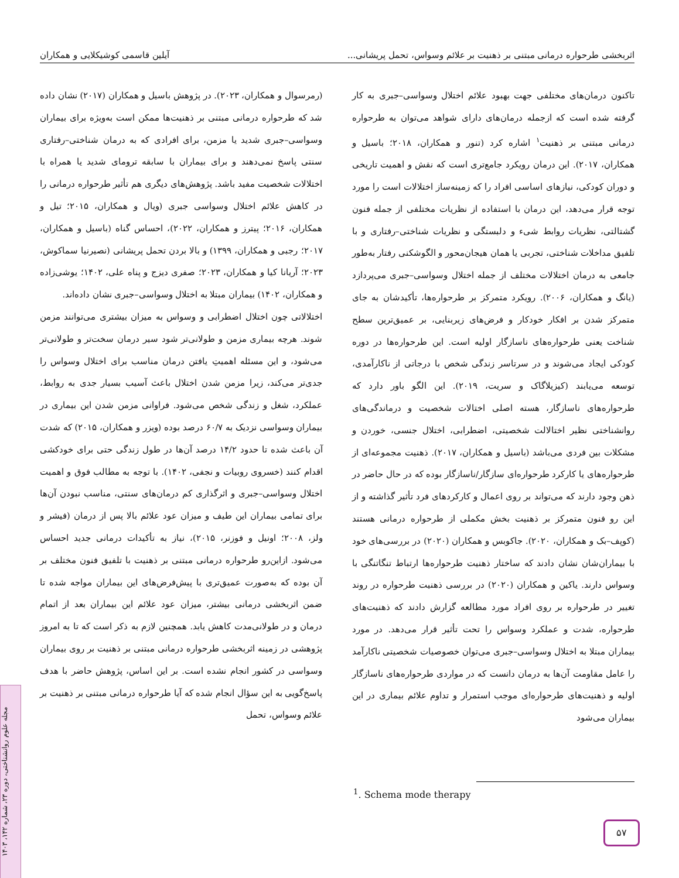اثربخشی طرحواره درمانی مبتنی بر ذهنیت بر علائم وسواس، تحمل پریشانی... آیلین قاسمی کوشیکلایی و همکاران
تاکنون درمان‌های مختلفی جهت بهبود علائم اختلال وسواسی–جبری به کار گرفته شده است که ازجمله درمان‌های دارای شواهد می‌توان به طرحواره درمانی مبتنی بر ذهنیت<sup>۱</sup> اشاره کرد (تنور و همکاران، ۲۰۱۸؛ باسیل و همکاران، ۲۰۱۷). این درمان رویکرد جامع‌تری است که نقش و اهمیت تاریخی و دوران کودکی، نیازهای اساسی افراد را که زمینه‌ساز اختلالات است را مورد توجه قرار می‌دهد، این درمان با استفاده از نظریات مختلفی از جمله فنون گشتالتی، نظریات روابط شیء و دلبستگی و نظریات شناختی–رفتاری و با تلفیق مداخلات شناختی، تجربی یا همان هیجان‌محور و الگوشکنی رفتار به‌طور جامعی به درمان اختلالات مختلف از جمله اختلال وسواسی–جبری می‌پردازد (یانگ و همکاران، ۲۰۰۶). رویکرد متمرکز بر طرحواره‌ها، تأکیدشان به جای متمرکز شدن بر افکار خودکار و فرض‌های زیربنایی، بر عمیق‌ترین سطح شناخت یعنی طرحواره‌های ناسازگار اولیه است. این طرحواره‌ها در دوره کودکی ایجاد می‌شوند و در سرتاسر زندگی شخص با درجاتی از ناکارآمدی، توسعه می‌یابند (کیزیلاگاک و سریت، ۲۰۱۹). این الگو باور دارد که طرحواره‌های ناسازگار، هسته اصلی اختالات شخصیت و درماندگی‌های روانشناختی نظیر اختالالت شخصیتی، اضطرابی، اختلال جنسی، خوردن و مشکلات بین فردی می‌باشد (باسیل و همکاران، ۲۰۱۷). ذهنیت مجموعه‌ای از طرحواره‌های یا کارکرد طرحواره‌ای سازگار/ناسازگار بوده که در حال حاضر در ذهن وجود دارند که می‌تواند بر روی اعمال و کارکردهای فرد تأثیر گذاشته و از این رو فنون متمرکز بر ذهنیت بخش مکملی از طرحواره درمانی هستند (کوپف–بک و همکاران، ۲۰۲۰). جاکوبس و همکاران (۲۰۲۰) در بررسی‌های خود با بیماران‌شان نشان دادند که ساختار ذهنیت طرحواره‌ها ارتباط تنگاتنگی با وسواس دارند. یاکین و همکاران (۲۰۲۰) در بررسی ذهنیت طرحواره در روند تغییر در طرحواره بر روی افراد مورد مطالعه گزارش دادند که ذهنیت‌های طرحواره، شدت و عملکرد وسواس را تحت تأثیر قرار می‌دهد. در مورد بیماران مبتلا به اختلال وسواسی–جبری می‌توان خصوصیات شخصیتی ناکارآمد را عامل مقاومت آن‌ها به درمان دانست که در مواردی طرحواره‌های ناسازگار اولیه و ذهنیت‌های طرحواره‌ای موجب استمرار و تداوم علائم بیماری در این بیماران می‌شود
(رمرسوال و همکاران، ۲۰۲۳). در پژوهش باسیل و همکاران (۲۰۱۷) نشان داده شد که طرحواره درمانی مبتنی بر ذهنیت‌ها ممکن است به‌ویژه برای بیماران وسواسی–جبری شدید یا مزمن، برای افرادی که به درمان شناختی–رفتاری سنتی پاسخ نمی‌دهند و برای بیماران با سابقه ترومای شدید یا همراه با اختلالات شخصیت مفید باشد. پژوهش‌های دیگری هم تأثیر طرحواره درمانی را در کاهش علائم اختلال وسواسی جبری (ویال و همکاران، ۲۰۱۵؛ تیل و همکاران، ۲۰۱۶؛ پیترز و همکاران، ۲۰۲۲)، احساس گناه (باسیل و همکاران، ۲۰۱۷؛ رجبی و همکاران، ۱۳۹۹) و بالا بردن تحمل پریشانی (نصیرنیا سماکوش، ۲۰۲۳؛ آریانا کیا و همکاران، ۲۰۲۳؛ صفری دیزج و پناه علی، ۱۴۰۲؛ یوشی‌زاده و همکاران، ۱۴۰۲) بیماران مبتلا به اختلال وسواسی–جبری نشان داده‌اند.
اختلالاتی چون اختلال اضطرابی و وسواس به میزان بیشتری می‌توانند مزمن شوند. هرچه بیماری مزمن و طولانی‌تر شود سیر درمان سخت‌تر و طولانی‌تر می‌شود، و این مسئله اهمیتِ یافتن درمان مناسب برای اختلال وسواس را جدی‌تر می‌کند، زیرا مزمن شدن اختلال باعث آسیب بسیار جدی به روابط، عملکرد، شغل و زندگی شخص می‌شود. فراوانی مزمن شدن این بیماری در بیماران وسواسی نزدیک به ۶۰/۷ درصد بوده (ویزر و همکاران، ۲۰۱۵) که شدت آن باعث شده تا حدود ۱۴/۲ درصد آن‌ها در طول زندگی حتی برای خودکشی اقدام کنند (خسروی روبیات و نجفی، ۱۴۰۲). با توجه به مطالب فوق و اهمیت اختلال وسواسی–جبری و اثرگذاری کم درمان‌های سنتی، مناسب نبودن آن‌ها برای تمامی بیماران این طیف و میزان عود علائم بالا پس از درمان (فیشر و ولز، ۲۰۰۸؛ اونیل و فوزنر، ۲۰۱۵)، نیاز به تأکیدات درمانی جدید احساس می‌شود. ازاین‌رو طرحواره درمانی مبتنی بر ذهنیت با تلفیق فنون مختلف بر آن بوده که به‌صورت عمیق‌تری با پیش‌فرض‌های این بیماران مواجه شده تا ضمن اثربخشی درمانی بیشتر، میزان عود علائم این بیماران بعد از اتمام درمان و در طولانی‌مدت کاهش یابد. همچنین لازم به ذکر است که تا به امروز پژوهشی در زمینه اثربخشی طرحواره درمانی مبتنی بر ذهنیت بر روی بیماران وسواسی در کشور انجام نشده است. بر این اساس، پژوهش حاضر با هدف پاسخ‌گویی به این سؤال انجام شده که آیا طرحواره درمانی مبتنی بر ذهنیت بر علائم وسواس، تحمل
<sup>1</sup>. Schema mode therapy
۵۷
مجله علوم روانشناختی، دوره ۲۳، شماره ۱۴۲، ۱۴۰۳